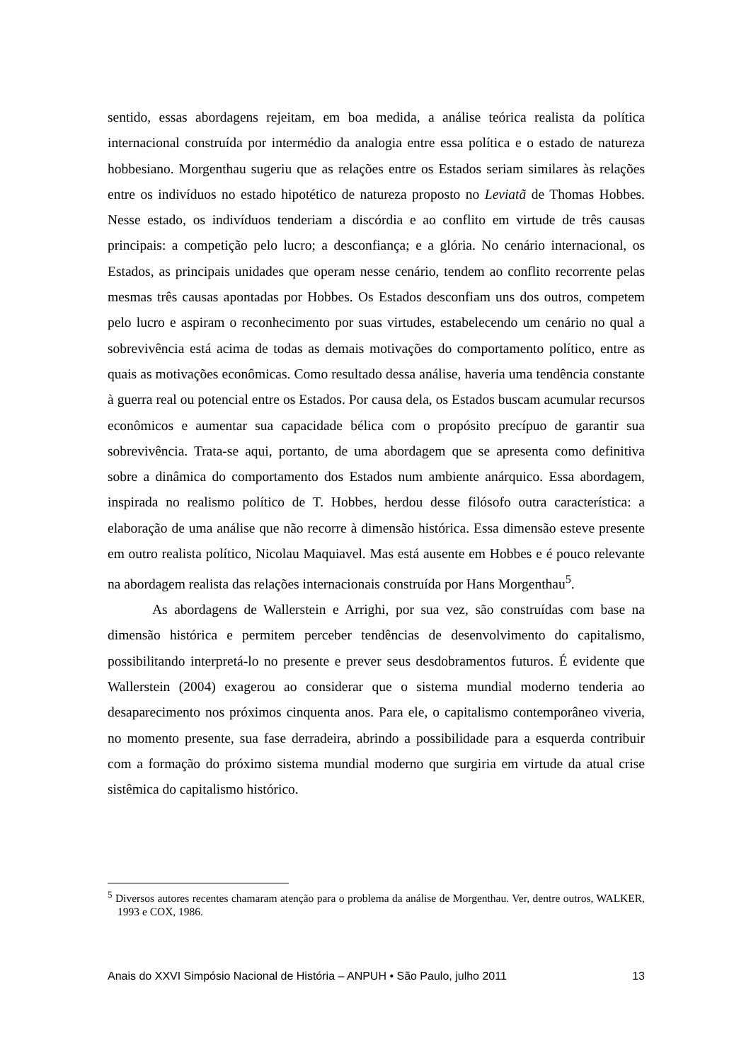sentido, essas abordagens rejeitam, em boa medida, a análise teórica realista da política internacional construída por intermédio da analogia entre essa política e o estado de natureza hobbesiano. Morgenthau sugeriu que as relações entre os Estados seriam similares às relações entre os indivíduos no estado hipotético de natureza proposto no Leviatã de Thomas Hobbes. Nesse estado, os indivíduos tenderiam a discórdia e ao conflito em virtude de três causas principais: a competição pelo lucro; a desconfiança; e a glória. No cenário internacional, os Estados, as principais unidades que operam nesse cenário, tendem ao conflito recorrente pelas mesmas três causas apontadas por Hobbes. Os Estados desconfiam uns dos outros, competem pelo lucro e aspiram o reconhecimento por suas virtudes, estabelecendo um cenário no qual a sobrevivência está acima de todas as demais motivações do comportamento político, entre as quais as motivações econômicas. Como resultado dessa análise, haveria uma tendência constante à guerra real ou potencial entre os Estados. Por causa dela, os Estados buscam acumular recursos econômicos e aumentar sua capacidade bélica com o propósito precípuo de garantir sua sobrevivência. Trata-se aqui, portanto, de uma abordagem que se apresenta como definitiva sobre a dinâmica do comportamento dos Estados num ambiente anárquico. Essa abordagem, inspirada no realismo político de T. Hobbes, herdou desse filósofo outra característica: a elaboração de uma análise que não recorre à dimensão histórica. Essa dimensão esteve presente em outro realista político, Nicolau Maquiavel. Mas está ausente em Hobbes e é pouco relevante na abordagem realista das relações internacionais construída por Hans Morgenthau<sup>5</sup>.
As abordagens de Wallerstein e Arrighi, por sua vez, são construídas com base na dimensão histórica e permitem perceber tendências de desenvolvimento do capitalismo, possibilitando interpretá-lo no presente e prever seus desdobramentos futuros. É evidente que Wallerstein (2004) exagerou ao considerar que o sistema mundial moderno tenderia ao desaparecimento nos próximos cinquenta anos. Para ele, o capitalismo contemporâneo viveria, no momento presente, sua fase derradeira, abrindo a possibilidade para a esquerda contribuir com a formação do próximo sistema mundial moderno que surgiria em virtude da atual crise sistêmica do capitalismo histórico.
<sup>5</sup> Diversos autores recentes chamaram atenção para o problema da análise de Morgenthau. Ver, dentre outros, WALKER, 1993 e COX, 1986.
Anais do XXVI Simpósio Nacional de História – ANPUH • São Paulo, julho 2011 13